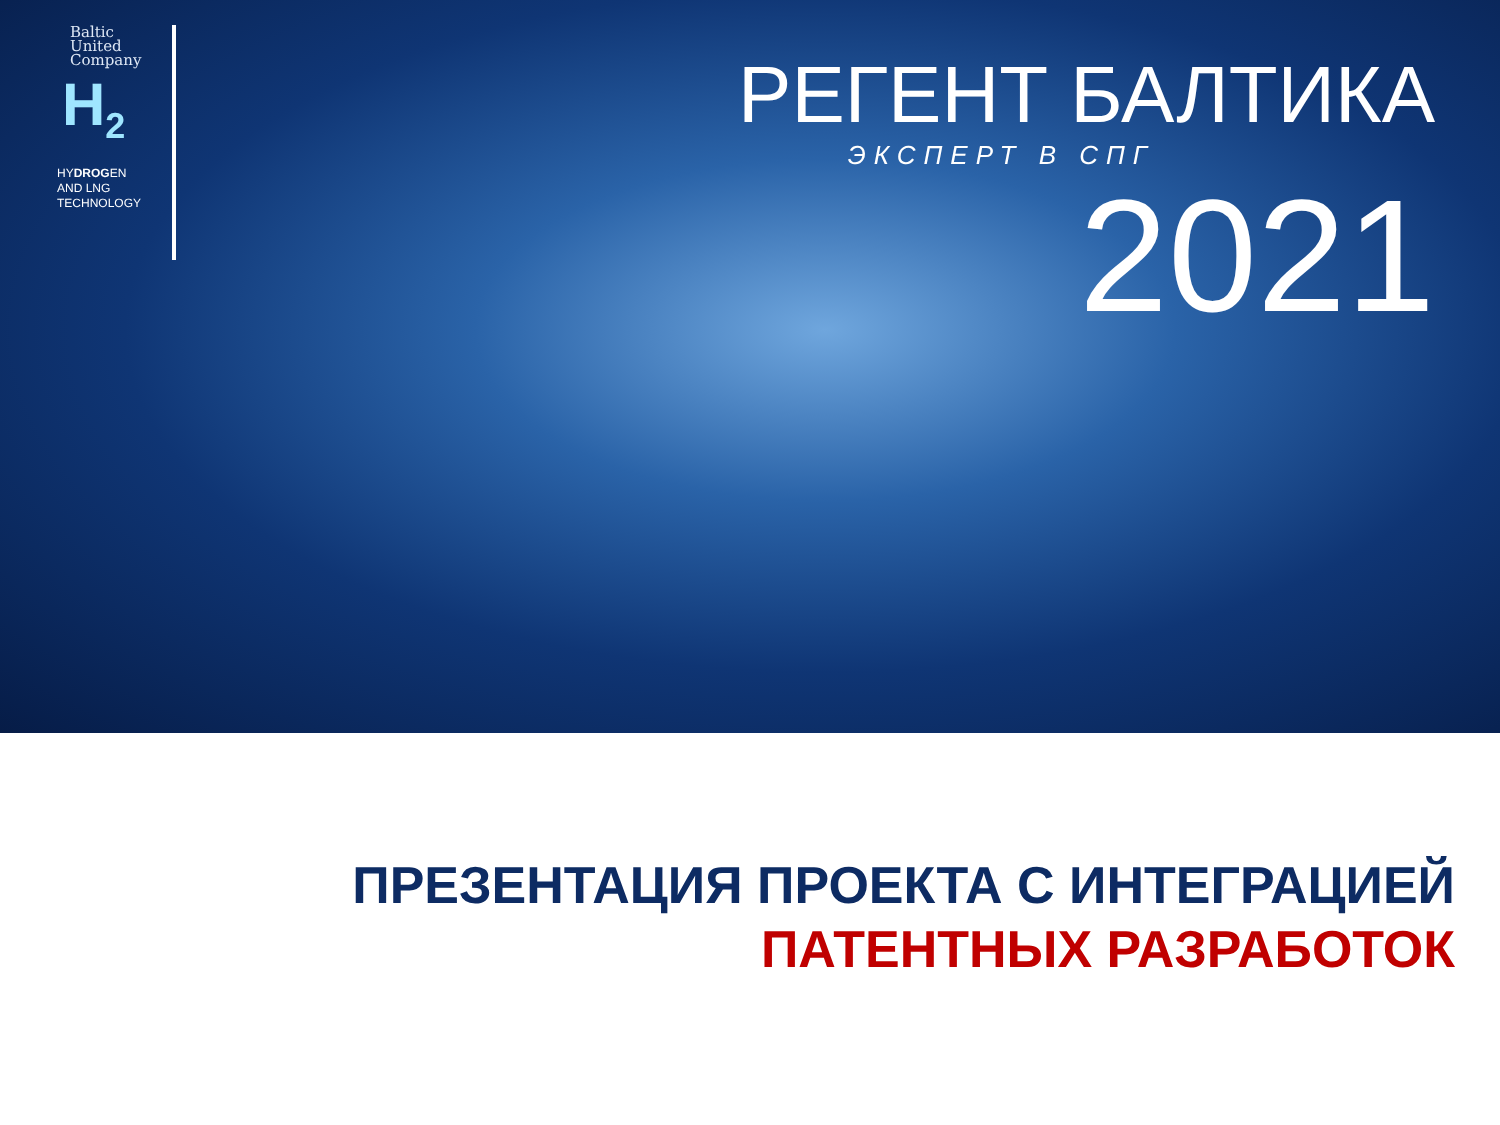Baltic
United
Company
H<sub>2</sub>
HYDROGEN
AND LNG
TECHNOLOGY
РЕГЕНТ БАЛТИКА
ЭКСПЕРТ В СПГ
2021
ПРЕЗЕНТАЦИЯ ПРОЕКТА С ИНТЕГРАЦИЕЙ
ПАТЕНТНЫХ РАЗРАБОТОК